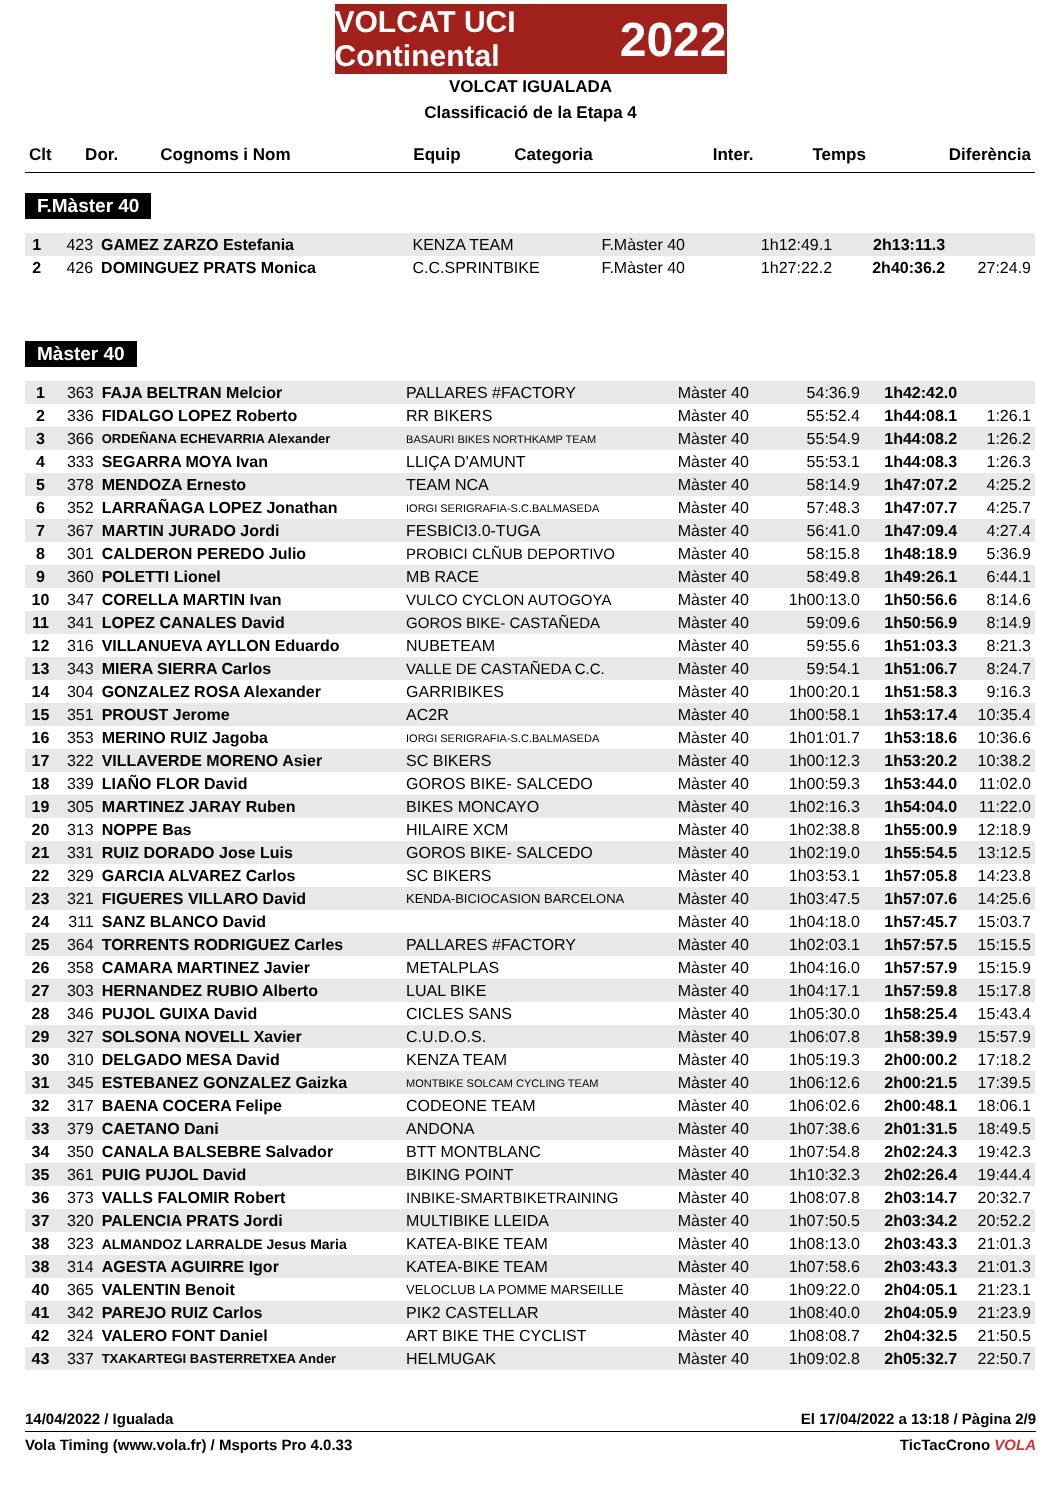VOLCAT UCI Continental 2022
VOLCAT IGUALADA
Classificació de la Etapa 4
| Clt | Dor. | Cognoms i Nom | Equip | Categoria | Inter. | Temps | Diferència |
| --- | --- | --- | --- | --- | --- | --- | --- |
F.Màster 40
| 1 | 423 | GAMEZ ZARZO Estefania | KENZA TEAM | F.Màster 40 | 1h12:49.1 | 2h13:11.3 | |
| 2 | 426 | DOMINGUEZ PRATS Monica | C.C.SPRINTBIKE | F.Màster 40 | 1h27:22.2 | 2h40:36.2 | 27:24.9 |
Màster 40
| 1 | 363 | FAJA BELTRAN Melcior | PALLARES #FACTORY | Màster 40 | 54:36.9 | 1h42:42.0 | |
| 2 | 336 | FIDALGO LOPEZ Roberto | RR BIKERS | Màster 40 | 55:52.4 | 1h44:08.1 | 1:26.1 |
| 3 | 366 | ORDEÑANA ECHEVARRIA Alexander | BASAURI BIKES NORTHKAMP TEAM | Màster 40 | 55:54.9 | 1h44:08.2 | 1:26.2 |
| 4 | 333 | SEGARRA MOYA Ivan | LLIÇA D'AMUNT | Màster 40 | 55:53.1 | 1h44:08.3 | 1:26.3 |
| 5 | 378 | MENDOZA Ernesto | TEAM NCA | Màster 40 | 58:14.9 | 1h47:07.2 | 4:25.2 |
| 6 | 352 | LARRAÑAGA LOPEZ Jonathan | IORGI SERIGRAFIA-S.C.BALMASEDA | Màster 40 | 57:48.3 | 1h47:07.7 | 4:25.7 |
| 7 | 367 | MARTIN JURADO Jordi | FESBICI3.0-TUGA | Màster 40 | 56:41.0 | 1h47:09.4 | 4:27.4 |
| 8 | 301 | CALDERON PEREDO Julio | PROBICI CLÑUB DEPORTIVO | Màster 40 | 58:15.8 | 1h48:18.9 | 5:36.9 |
| 9 | 360 | POLETTI Lionel | MB RACE | Màster 40 | 58:49.8 | 1h49:26.1 | 6:44.1 |
| 10 | 347 | CORELLA MARTIN Ivan | VULCO CYCLON AUTOGOYA | Màster 40 | 1h00:13.0 | 1h50:56.6 | 8:14.6 |
| 11 | 341 | LOPEZ CANALES David | GOROS BIKE- CASTAÑEDA | Màster 40 | 59:09.6 | 1h50:56.9 | 8:14.9 |
| 12 | 316 | VILLANUEVA AYLLON Eduardo | NUBETEAM | Màster 40 | 59:55.6 | 1h51:03.3 | 8:21.3 |
| 13 | 343 | MIERA SIERRA Carlos | VALLE DE CASTAÑEDA C.C. | Màster 40 | 59:54.1 | 1h51:06.7 | 8:24.7 |
| 14 | 304 | GONZALEZ ROSA Alexander | GARRIBIKES | Màster 40 | 1h00:20.1 | 1h51:58.3 | 9:16.3 |
| 15 | 351 | PROUST Jerome | AC2R | Màster 40 | 1h00:58.1 | 1h53:17.4 | 10:35.4 |
| 16 | 353 | MERINO RUIZ Jagoba | IORGI SERIGRAFIA-S.C.BALMASEDA | Màster 40 | 1h01:01.7 | 1h53:18.6 | 10:36.6 |
| 17 | 322 | VILLAVERDE MORENO Asier | SC BIKERS | Màster 40 | 1h00:12.3 | 1h53:20.2 | 10:38.2 |
| 18 | 339 | LIAÑO FLOR David | GOROS BIKE- SALCEDO | Màster 40 | 1h00:59.3 | 1h53:44.0 | 11:02.0 |
| 19 | 305 | MARTINEZ JARAY Ruben | BIKES MONCAYO | Màster 40 | 1h02:16.3 | 1h54:04.0 | 11:22.0 |
| 20 | 313 | NOPPE Bas | HILAIRE XCM | Màster 40 | 1h02:38.8 | 1h55:00.9 | 12:18.9 |
| 21 | 331 | RUIZ DORADO Jose Luis | GOROS BIKE- SALCEDO | Màster 40 | 1h02:19.0 | 1h55:54.5 | 13:12.5 |
| 22 | 329 | GARCIA ALVAREZ Carlos | SC BIKERS | Màster 40 | 1h03:53.1 | 1h57:05.8 | 14:23.8 |
| 23 | 321 | FIGUERES VILLARO David | KENDA-BICIOCASION BARCELONA | Màster 40 | 1h03:47.5 | 1h57:07.6 | 14:25.6 |
| 24 | 311 | SANZ BLANCO David | | Màster 40 | 1h04:18.0 | 1h57:45.7 | 15:03.7 |
| 25 | 364 | TORRENTS RODRIGUEZ Carles | PALLARES #FACTORY | Màster 40 | 1h02:03.1 | 1h57:57.5 | 15:15.5 |
| 26 | 358 | CAMARA MARTINEZ Javier | METALPLAS | Màster 40 | 1h04:16.0 | 1h57:57.9 | 15:15.9 |
| 27 | 303 | HERNANDEZ RUBIO Alberto | LUAL BIKE | Màster 40 | 1h04:17.1 | 1h57:59.8 | 15:17.8 |
| 28 | 346 | PUJOL GUIXA David | CICLES SANS | Màster 40 | 1h05:30.0 | 1h58:25.4 | 15:43.4 |
| 29 | 327 | SOLSONA NOVELL Xavier | C.U.D.O.S. | Màster 40 | 1h06:07.8 | 1h58:39.9 | 15:57.9 |
| 30 | 310 | DELGADO MESA David | KENZA TEAM | Màster 40 | 1h05:19.3 | 2h00:00.2 | 17:18.2 |
| 31 | 345 | ESTEBANEZ GONZALEZ Gaizka | MONTBIKE SOLCAM CYCLING TEAM | Màster 40 | 1h06:12.6 | 2h00:21.5 | 17:39.5 |
| 32 | 317 | BAENA COCERA Felipe | CODEONE TEAM | Màster 40 | 1h06:02.6 | 2h00:48.1 | 18:06.1 |
| 33 | 379 | CAETANO Dani | ANDONA | Màster 40 | 1h07:38.6 | 2h01:31.5 | 18:49.5 |
| 34 | 350 | CANALA BALSEBRE Salvador | BTT MONTBLANC | Màster 40 | 1h07:54.8 | 2h02:24.3 | 19:42.3 |
| 35 | 361 | PUIG PUJOL David | BIKING POINT | Màster 40 | 1h10:32.3 | 2h02:26.4 | 19:44.4 |
| 36 | 373 | VALLS FALOMIR Robert | INBIKE-SMARTBIKETRAINING | Màster 40 | 1h08:07.8 | 2h03:14.7 | 20:32.7 |
| 37 | 320 | PALENCIA PRATS Jordi | MULTIBIKE LLEIDA | Màster 40 | 1h07:50.5 | 2h03:34.2 | 20:52.2 |
| 38 | 323 | ALMANDOZ LARRALDE Jesus Maria | KATEA-BIKE TEAM | Màster 40 | 1h08:13.0 | 2h03:43.3 | 21:01.3 |
| 38 | 314 | AGESTA AGUIRRE Igor | KATEA-BIKE TEAM | Màster 40 | 1h07:58.6 | 2h03:43.3 | 21:01.3 |
| 40 | 365 | VALENTIN Benoit | VELOCLUB LA POMME MARSEILLE | Màster 40 | 1h09:22.0 | 2h04:05.1 | 21:23.1 |
| 41 | 342 | PAREJO RUIZ Carlos | PIK2 CASTELLAR | Màster 40 | 1h08:40.0 | 2h04:05.9 | 21:23.9 |
| 42 | 324 | VALERO FONT Daniel | ART BIKE THE CYCLIST | Màster 40 | 1h08:08.7 | 2h04:32.5 | 21:50.5 |
| 43 | 337 | TXAKARTEGI BASTERRETXEA Ander | HELMUGAK | Màster 40 | 1h09:02.8 | 2h05:32.7 | 22:50.7 |
14/04/2022 / Igualada El 17/04/2022 a 13:18 / Pàgina 2/9
Vola Timing (www.vola.fr) / Msports Pro 4.0.33 TicTacCrono VOLA